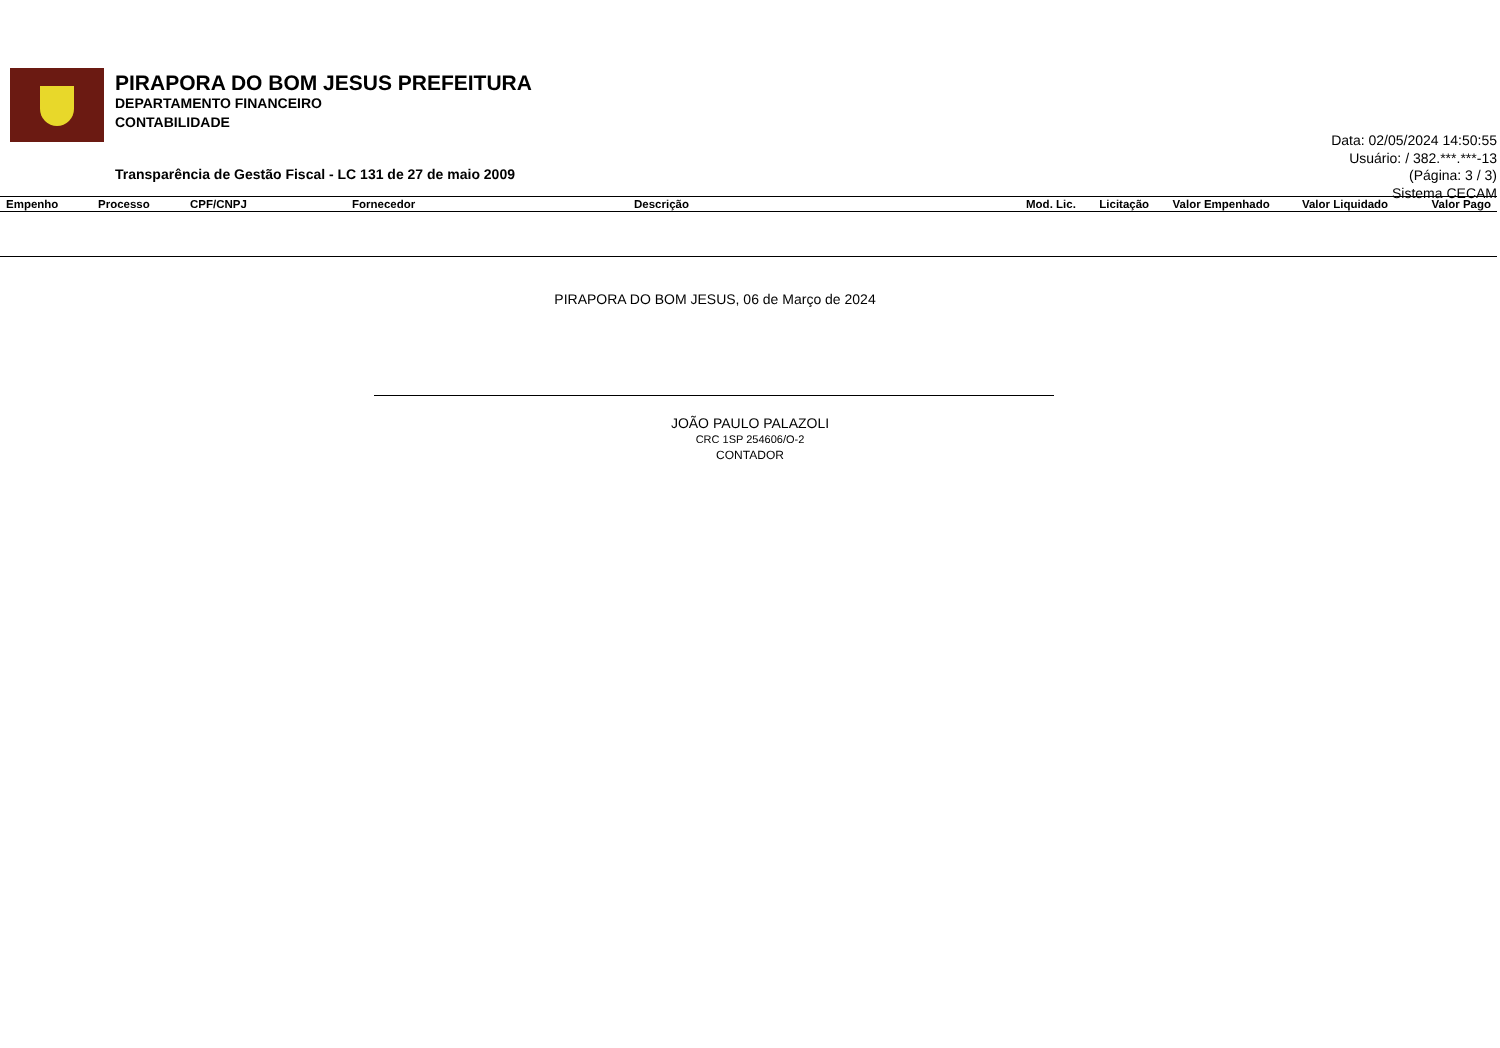PIRAPORA DO BOM JESUS PREFEITURA
DEPARTAMENTO FINANCEIRO
CONTABILIDADE
Transparência de Gestão Fiscal - LC 131 de 27 de maio 2009
Data: 02/05/2024 14:50:55
Usuário: / 382.***.***-13
(Página: 3 / 3)
Sistema CECAM
| Empenho | Processo | CPF/CNPJ | Fornecedor | Descrição | Mod. Lic. | Licitação | Valor Empenhado | Valor Liquidado | Valor Pago |
| --- | --- | --- | --- | --- | --- | --- | --- | --- | --- |
PIRAPORA DO BOM JESUS, 06 de Março de 2024
JOÃO PAULO PALAZOLI
CRC 1SP 254606/O-2
CONTADOR